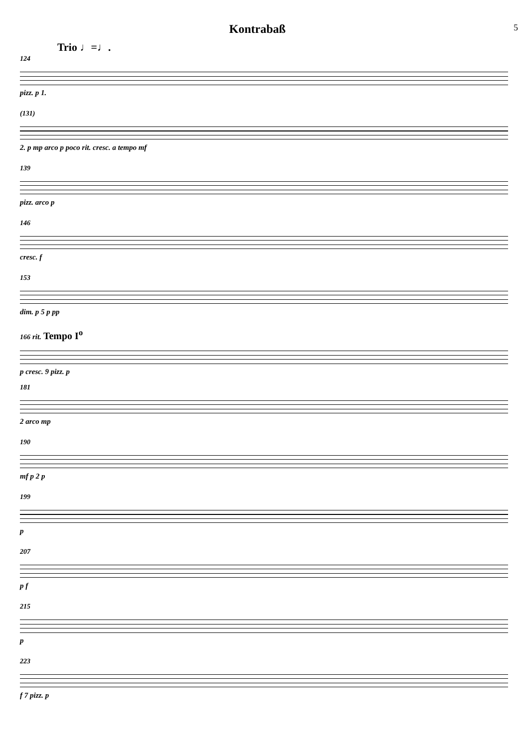Kontrabaß 5
Trio ♩=♩.
124
pizz. p 1.
(131)
2. p mp arco p poco rit. cresc. a tempo mf
139
pizz. arco p
146
cresc. f
153
dim. p 5 p pp
166 rit. Tempo I<sup>o</sup>
p cresc. 9 pizz. p
181
2 arco mp
190
mf p 2 p
199
p
207
p f
215
p
223
f 7 pizz. p